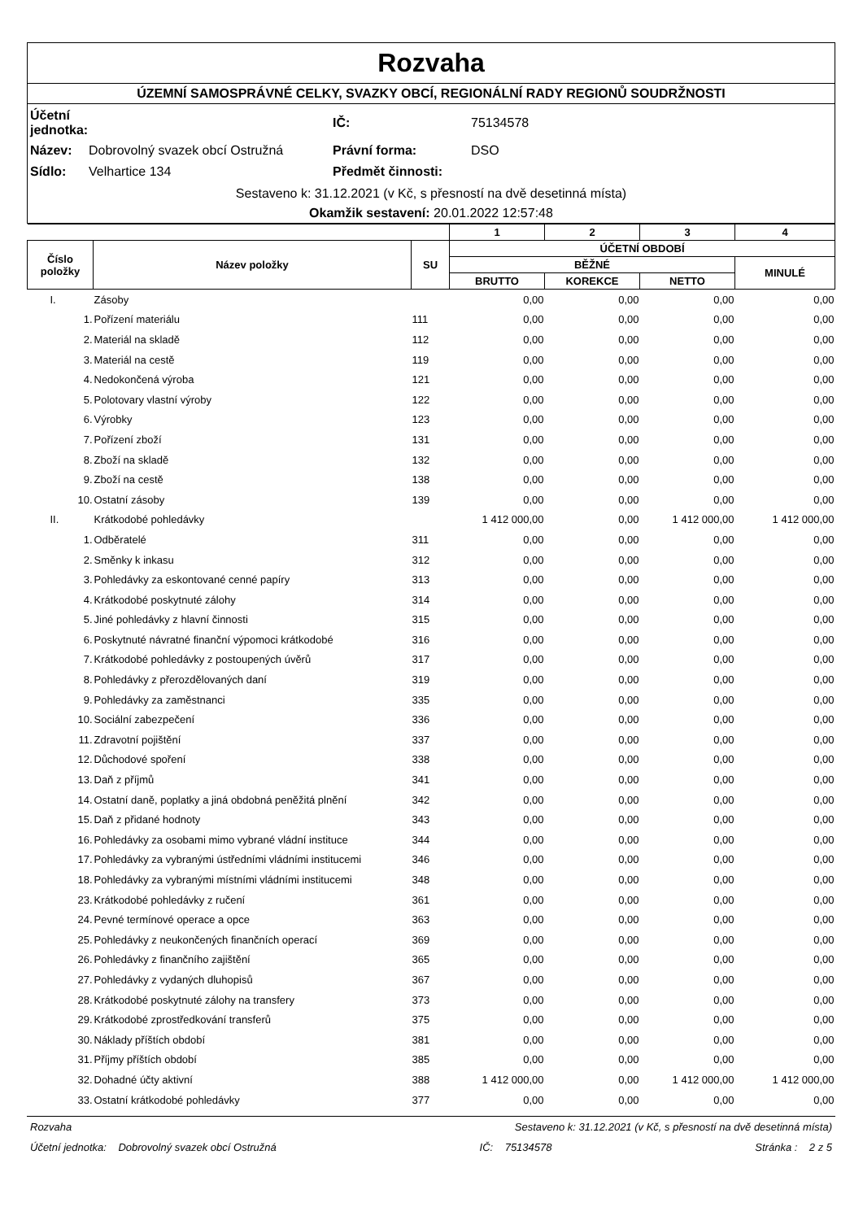Rozvaha
ÚZEMNÍ SAMOSPRÁVNÉ CELKY, SVAZKY OBCÍ, REGIONÁLNÍ RADY REGIONŮ SOUDRŽNOSTI
| Účetní jednotka: | | IČ: | 75134578 |
| Název: | Dobrovolný svazek obcí Ostružná | Právní forma: | DSO |
| Sídlo: | Velhartice 134 | Předmět činnosti: | |
Sestaveno k: 31.12.2021 (v Kč, s přesností na dvě desetinná místa)
Okamžik sestavení: 20.01.2022 12:57:48
| | | | 1 | 2 | 3 | 4 |
| --- | --- | --- | --- | --- | --- | --- |
| Číslo položky | Název položky | SU | ÚČETNÍ OBDOBÍ | | | |
| | | | BĚŽNÉ | | | MINULÉ |
| | | | BRUTTO | KOREKCE | NETTO | |
| I. | Zásoby | | 0,00 | 0,00 | 0,00 | 0,00 |
| 1. | Pořízení materiálu | 111 | 0,00 | 0,00 | 0,00 | 0,00 |
| 2. | Materiál na skladě | 112 | 0,00 | 0,00 | 0,00 | 0,00 |
| 3. | Materiál na cestě | 119 | 0,00 | 0,00 | 0,00 | 0,00 |
| 4. | Nedokončená výroba | 121 | 0,00 | 0,00 | 0,00 | 0,00 |
| 5. | Polotovary vlastní výroby | 122 | 0,00 | 0,00 | 0,00 | 0,00 |
| 6. | Výrobky | 123 | 0,00 | 0,00 | 0,00 | 0,00 |
| 7. | Pořízení zboží | 131 | 0,00 | 0,00 | 0,00 | 0,00 |
| 8. | Zboží na skladě | 132 | 0,00 | 0,00 | 0,00 | 0,00 |
| 9. | Zboží na cestě | 138 | 0,00 | 0,00 | 0,00 | 0,00 |
| 10. | Ostatní zásoby | 139 | 0,00 | 0,00 | 0,00 | 0,00 |
| II. | Krátkodobé pohledávky | | 1 412 000,00 | 0,00 | 1 412 000,00 | 1 412 000,00 |
| 1. | Odběratelé | 311 | 0,00 | 0,00 | 0,00 | 0,00 |
| 2. | Směnky k inkasu | 312 | 0,00 | 0,00 | 0,00 | 0,00 |
| 3. | Pohledávky za eskontované cenné papíry | 313 | 0,00 | 0,00 | 0,00 | 0,00 |
| 4. | Krátkodobé poskytnuté zálohy | 314 | 0,00 | 0,00 | 0,00 | 0,00 |
| 5. | Jiné pohledávky z hlavní činnosti | 315 | 0,00 | 0,00 | 0,00 | 0,00 |
| 6. | Poskytnuté návratné finanční výpomoci krátkodobé | 316 | 0,00 | 0,00 | 0,00 | 0,00 |
| 7. | Krátkodobé pohledávky z postoupených úvěrů | 317 | 0,00 | 0,00 | 0,00 | 0,00 |
| 8. | Pohledávky z přerozdělovaných daní | 319 | 0,00 | 0,00 | 0,00 | 0,00 |
| 9. | Pohledávky za zaměstnanci | 335 | 0,00 | 0,00 | 0,00 | 0,00 |
| 10. | Sociální zabezpečení | 336 | 0,00 | 0,00 | 0,00 | 0,00 |
| 11. | Zdravotní pojištění | 337 | 0,00 | 0,00 | 0,00 | 0,00 |
| 12. | Důchodové spoření | 338 | 0,00 | 0,00 | 0,00 | 0,00 |
| 13. | Daň z příjmů | 341 | 0,00 | 0,00 | 0,00 | 0,00 |
| 14. | Ostatní daně, poplatky a jiná obdobná peněžitá plnění | 342 | 0,00 | 0,00 | 0,00 | 0,00 |
| 15. | Daň z přidané hodnoty | 343 | 0,00 | 0,00 | 0,00 | 0,00 |
| 16. | Pohledávky za osobami mimo vybrané vládní instituce | 344 | 0,00 | 0,00 | 0,00 | 0,00 |
| 17. | Pohledávky za vybranými ústředními vládními institucemi | 346 | 0,00 | 0,00 | 0,00 | 0,00 |
| 18. | Pohledávky za vybranými místními vládními institucemi | 348 | 0,00 | 0,00 | 0,00 | 0,00 |
| 23. | Krátkodobé pohledávky z ručení | 361 | 0,00 | 0,00 | 0,00 | 0,00 |
| 24. | Pevné termínové operace a opce | 363 | 0,00 | 0,00 | 0,00 | 0,00 |
| 25. | Pohledávky z neukončených finančních operací | 369 | 0,00 | 0,00 | 0,00 | 0,00 |
| 26. | Pohledávky z finančního zajištění | 365 | 0,00 | 0,00 | 0,00 | 0,00 |
| 27. | Pohledávky z vydaných dluhopisů | 367 | 0,00 | 0,00 | 0,00 | 0,00 |
| 28. | Krátkodobé poskytnuté zálohy na transfery | 373 | 0,00 | 0,00 | 0,00 | 0,00 |
| 29. | Krátkodobé zprostředkování transferů | 375 | 0,00 | 0,00 | 0,00 | 0,00 |
| 30. | Náklady příštích období | 381 | 0,00 | 0,00 | 0,00 | 0,00 |
| 31. | Příjmy příštích období | 385 | 0,00 | 0,00 | 0,00 | 0,00 |
| 32. | Dohadné účty aktivní | 388 | 1 412 000,00 | 0,00 | 1 412 000,00 | 1 412 000,00 |
| 33. | Ostatní krátkodobé pohledávky | 377 | 0,00 | 0,00 | 0,00 | 0,00 |
Rozvaha Sestaveno k: 31.12.2021 (v Kč, s přesností na dvě desetinná místa)
Účetní jednotka: Dobrovolný svazek obcí Ostružná IČ: 75134578 Stránka : 2 z 5